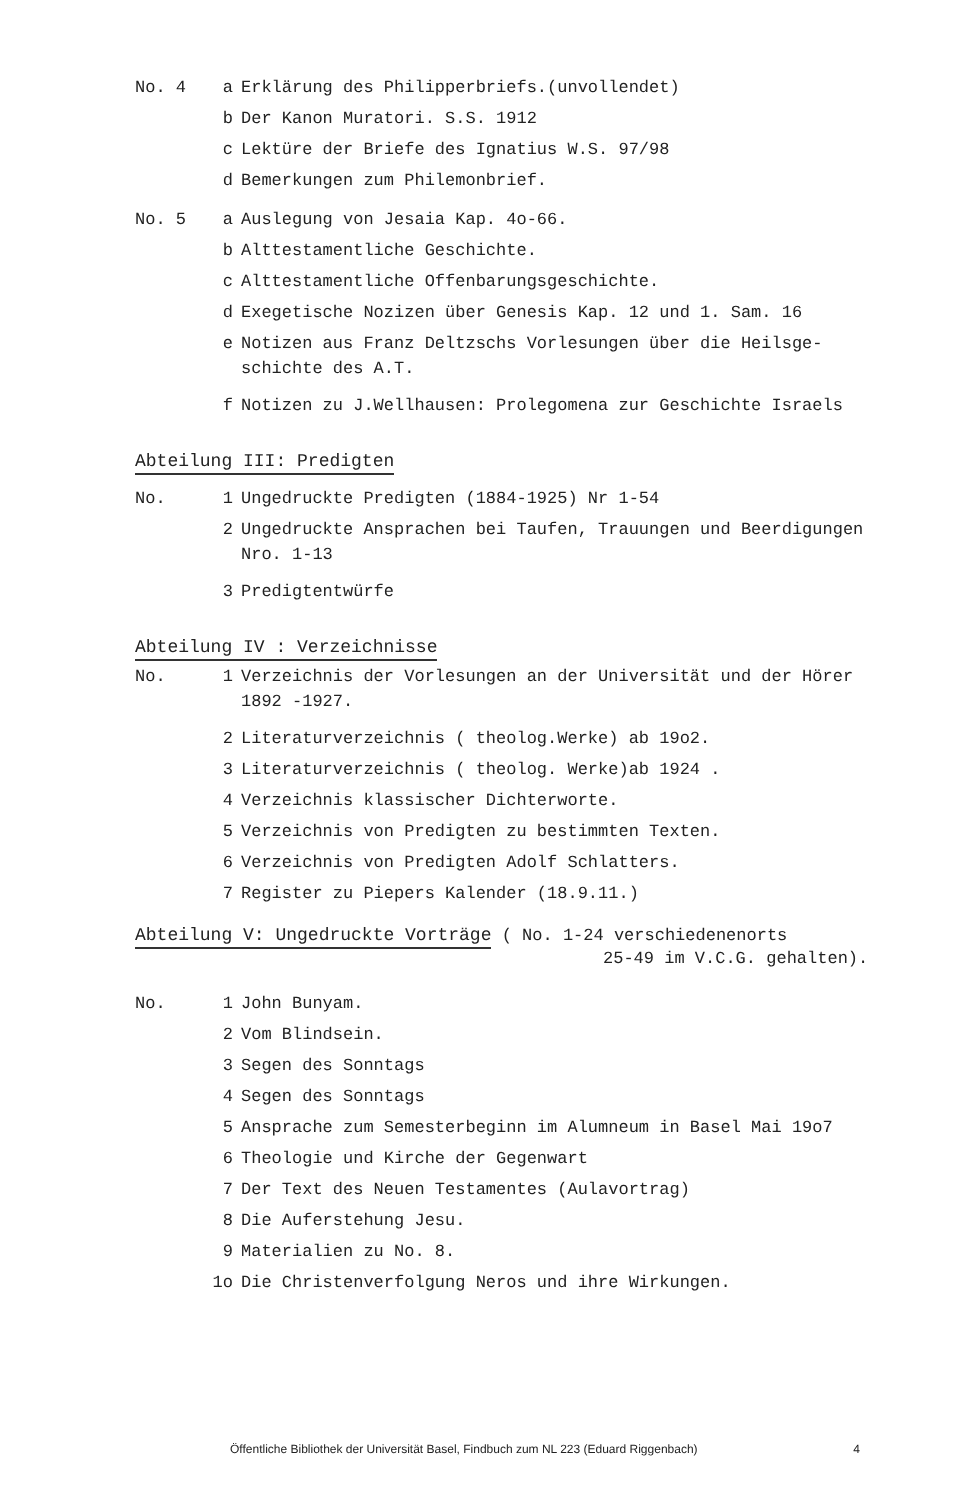No. 4 a Erklärung des Philipperbriefs.(unvollendet)
b Der Kanon Muratori. S.S. 1912
c Lektüre der Briefe des Ignatius W.S. 97/98
d Bemerkungen zum Philemonbrief.
No. 5 a Auslegung von Jesaia Kap. 4o-66.
b Alttestamentliche Geschichte.
c Alttestamentliche Offenbarungsgeschichte.
d Exegetische Nozizen über Genesis Kap. 12 und 1. Sam. 16
e Notizen aus Franz Deltzschs Vorlesungen über die Heilsge-
schichte des A.T.
f Notizen zu J.Wellhausen: Prolegomena zur Geschichte Israels
Abteilung III: Predigten
No. 1 Ungedruckte Predigten (1884-1925) Nr 1-54
2 Ungedruckte Ansprachen bei Taufen, Trauungen und Beerdigungen
Nro. 1-13
3 Predigtentwürfe
Abteilung IV : Verzeichnisse
No. 1 Verzeichnis der Vorlesungen an der Universität und der Hörer
1892 -1927.
2 Literaturverzeichnis ( theolog.Werke) ab 19o2.
3 Literaturverzeichnis ( theolog. Werke)ab 1924 .
4 Verzeichnis klassischer Dichterworte.
5 Verzeichnis von Predigten zu bestimmten Texten.
6 Verzeichnis von Predigten Adolf Schlatters.
7 Register zu Piepers Kalender (18.9.11.)
Abteilung V: Ungedruckte Vorträge ( No. 1-24 verschiedenenorts
25-49 im V.C.G. gehalten).
No. 1 John Bunyam.
2 Vom Blindsein.
3 Segen des Sonntags
4 Segen des Sonntags
5 Ansprache zum Semesterbeginn im Alumneum in Basel Mai 19o7
6 Theologie und Kirche der Gegenwart
7 Der Text des Neuen Testamentes (Aulavortrag)
8 Die Auferstehung Jesu.
9 Materialien zu No. 8.
1o Die Christenverfolgung Neros und ihre Wirkungen.
Öffentliche Bibliothek der Universität Basel, Findbuch zum NL 223 (Eduard Riggenbach) 4